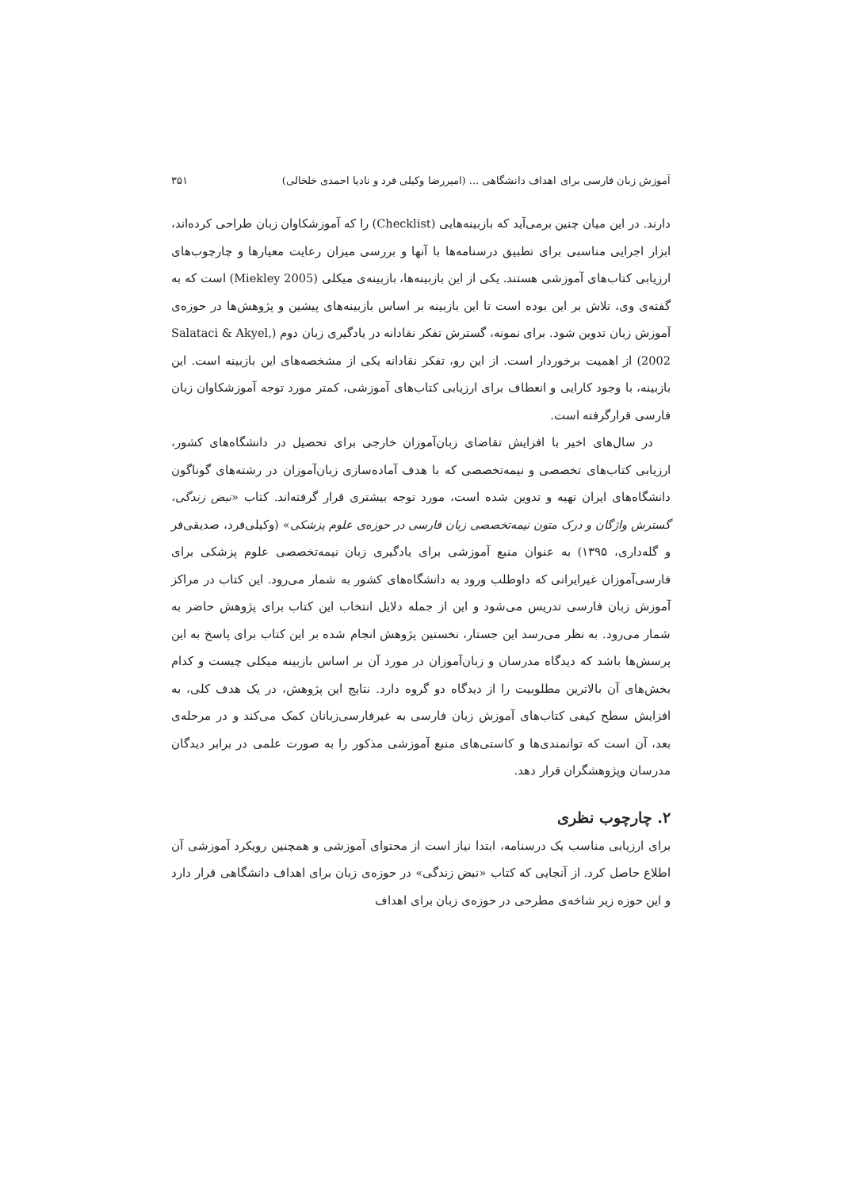آموزش زبان فارسی برای اهداف دانشگاهی ... (امیررضا وکیلی فرد و نادیا احمدی خلخالی) ۳۵۱
دارند. در این میان چنین برمی‌آید که بازبینه‌هایی (Checklist) را که آموزشکاوان زبان طراحی کرده‌اند، ابزار اجرایی مناسبی برای تطبیق درسنامه‌ها با آنها و بررسی میزان رعایت معیارها و چارچوب‌های ارزیابی کتاب‌های آموزشی هستند. یکی از این بازبینه‌ها، بازبینه‌ی میکلی (Miekley 2005) است که به گفته‌ی وی، تلاش بر این بوده است تا این بازبینه بر اساس بازبینه‌های پیشین و پژوهش‌ها در حوزه‌ی آموزش زبان تدوین شود. برای نمونه، گسترش تفکر نقادانه در یادگیری زبان دوم (Salataci & Akyel, 2002) از اهمیت برخوردار است. از این رو، تفکر نقادانه یکی از مشخصه‌های این بازبینه است. این بازبینه، با وجود کارایی و انعطاف برای ارزیابی کتاب‌های آموزشی، کمتر مورد توجه آموزشکاوان زبان فارسی قرارگرفته است.
در سال‌های اخیر با افزایش تقاضای زبان‌آموزان خارجی برای تحصیل در دانشگاه‌های کشور، ارزیابی کتاب‌های تخصصی و نیمه‌تخصصی که با هدف آماده‌سازی زبان‌آموزان در رشته‌های گوناگون دانشگاه‌های ایران تهیه و تدوین شده است، مورد توجه بیشتری قرار گرفته‌اند. کتاب «نبض زندگی، گسترش واژگان و درک متون نیمه‌تخصصی زبان فارسی در حوزه‌ی علوم پزشکی» (وکیلی‌فرد، صدیقی‌فر و گله‌داری، ۱۳۹۵) به عنوان منبع آموزشی برای یادگیری زبان نیمه‌تخصصی علوم پزشکی برای فارسی‌آموزان غیرایرانی که داوطلب ورود به دانشگاه‌های کشور به شمار می‌رود. این کتاب در مراکز آموزش زبان فارسی تدریس می‌شود و این از جمله دلایل انتخاب این کتاب برای پژوهش حاضر به شمار می‌رود. به نظر می‌رسد این جستار، نخستین پژوهش انجام شده بر این کتاب برای پاسخ به این پرسش‌ها باشد که دیدگاه مدرسان و زبان‌آموزان در مورد آن بر اساس بازبینه میکلی چیست و کدام بخش‌های آن بالاترین مطلوبیت را از دیدگاه دو گروه دارد. نتایج این پژوهش، در یک هدف کلی، به افزایش سطح کیفی کتاب‌های آموزش زبان فارسی به غیرفارسی‌زبانان کمک می‌کند و در مرحله‌ی بعد، آن است که توانمندی‌ها و کاستی‌های منبع آموزشی مذکور را به صورت علمی در برابر دیدگان مدرسان وپژوهشگران قرار دهد.
۲. چارچوب نظری
برای ارزیابی مناسب یک درسنامه، ابتدا نیاز است از محتوای آموزشی و همچنین رویکرد آموزشی آن اطلاع حاصل کرد. از آنجایی که کتاب «نبض زندگی» در حوزه‌ی زبان برای اهداف دانشگاهی قرار دارد و این حوزه زیر شاخه‌ی مطرحی در حوزه‌ی زبان برای اهداف